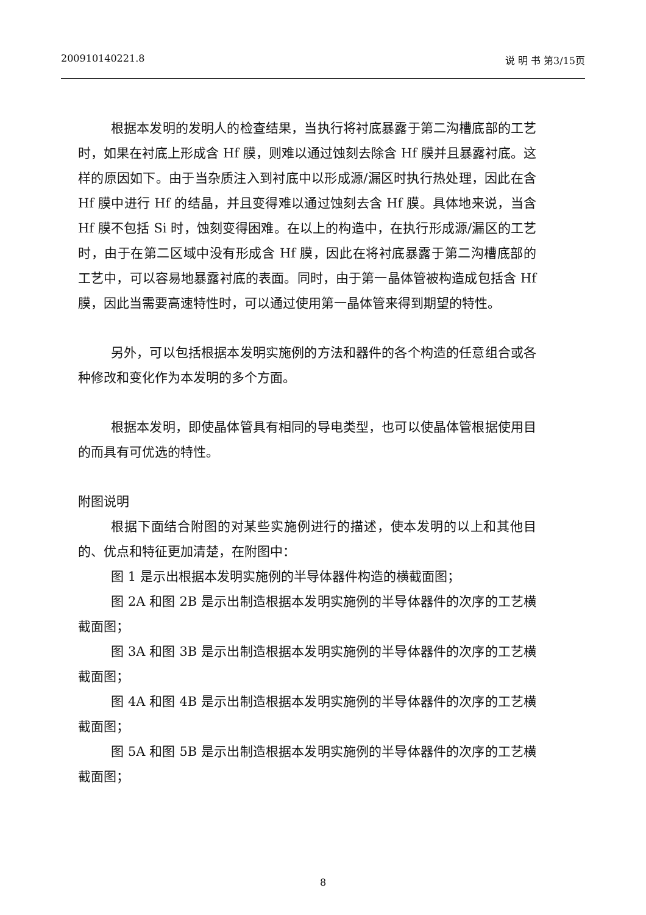200910140221.8 说 明 书 第3/15页
根据本发明的发明人的检查结果，当执行将衬底暴露于第二沟槽底部的工艺时，如果在衬底上形成含 Hf 膜，则难以通过蚀刻去除含 Hf 膜并且暴露衬底。这样的原因如下。由于当杂质注入到衬底中以形成源/漏区时执行热处理，因此在含 Hf 膜中进行 Hf 的结晶，并且变得难以通过蚀刻去含 Hf 膜。具体地来说，当含 Hf 膜不包括 Si 时，蚀刻变得困难。在以上的构造中，在执行形成源/漏区的工艺时，由于在第二区域中没有形成含 Hf 膜，因此在将衬底暴露于第二沟槽底部的工艺中，可以容易地暴露衬底的表面。同时，由于第一晶体管被构造成包括含 Hf 膜，因此当需要高速特性时，可以通过使用第一晶体管来得到期望的特性。
另外，可以包括根据本发明实施例的方法和器件的各个构造的任意组合或各种修改和变化作为本发明的多个方面。
根据本发明，即使晶体管具有相同的导电类型，也可以使晶体管根据使用目的而具有可优选的特性。
附图说明
根据下面结合附图的对某些实施例进行的描述，使本发明的以上和其他目的、优点和特征更加清楚，在附图中：
图 1 是示出根据本发明实施例的半导体器件构造的横截面图；
图 2A 和图 2B 是示出制造根据本发明实施例的半导体器件的次序的工艺横截面图；
图 3A 和图 3B 是示出制造根据本发明实施例的半导体器件的次序的工艺横截面图；
图 4A 和图 4B 是示出制造根据本发明实施例的半导体器件的次序的工艺横截面图；
图 5A 和图 5B 是示出制造根据本发明实施例的半导体器件的次序的工艺横截面图；
8